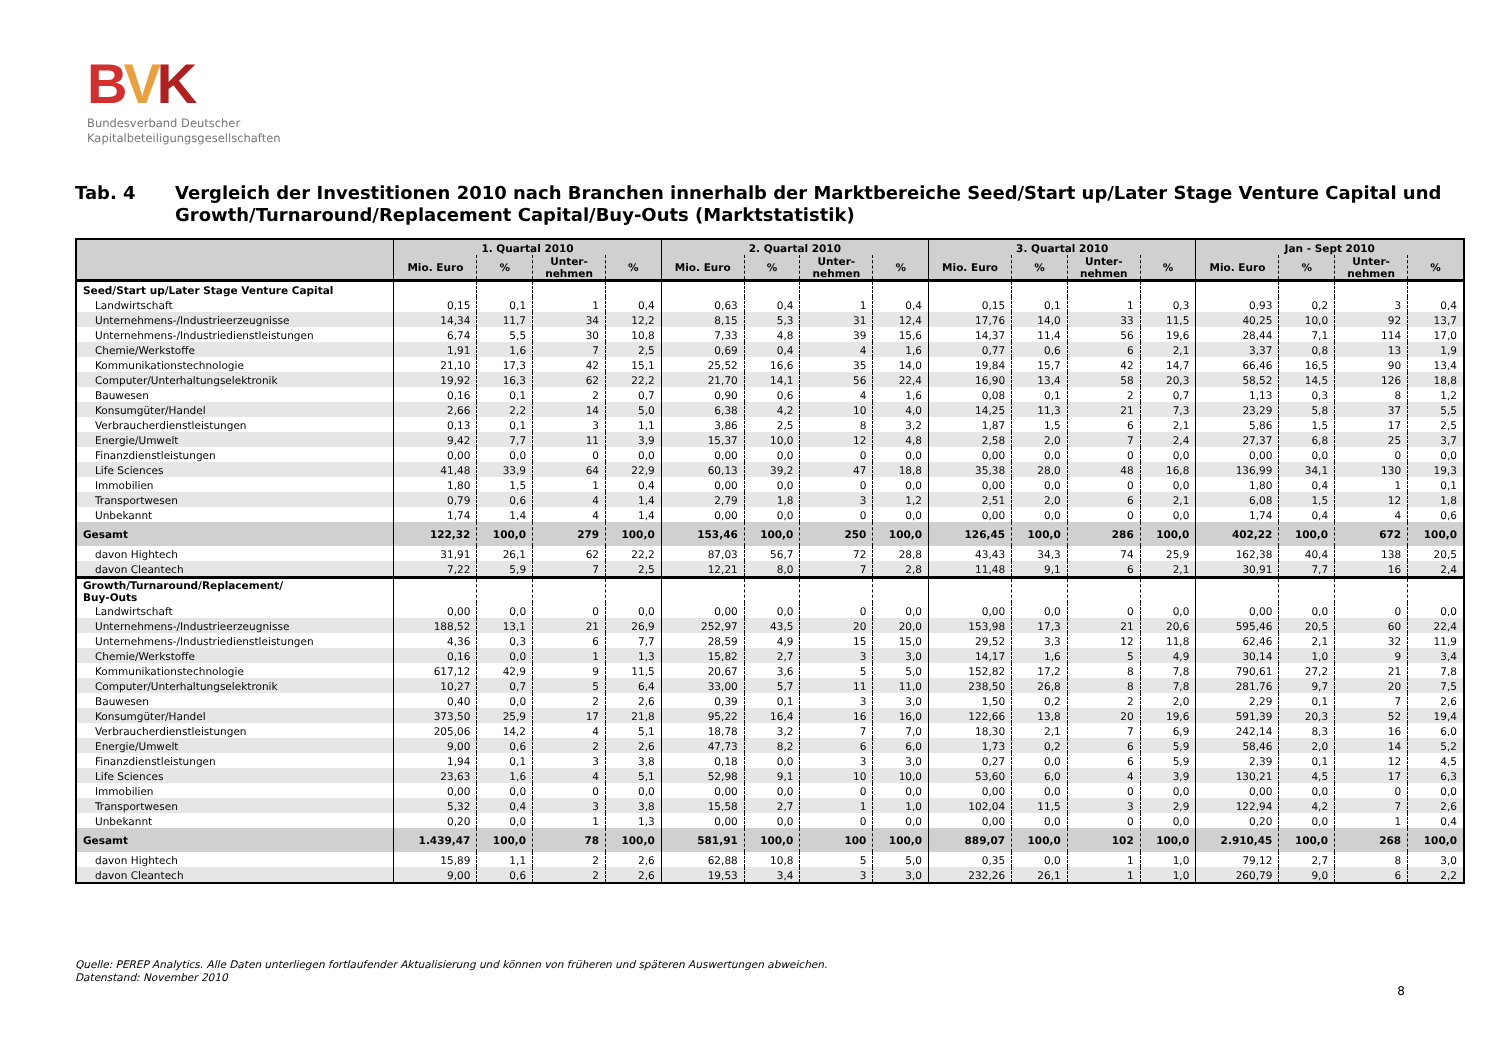BVK
Bundesverband Deutscher
Kapitalbeteiligungsgesellschaften
Tab. 4 Vergleich der Investitionen 2010 nach Branchen innerhalb der Marktbereiche Seed/Start up/Later Stage Venture Capital und Growth/Turnaround/Replacement Capital/Buy-Outs (Marktstatistik)
| | 1. Quartal 2010 | | | | 2. Quartal 2010 | | | | 3. Quartal 2010 | | | | Jan - Sept 2010 | | | |
| --- | --- | --- | --- | --- | --- | --- | --- | --- | --- | --- | --- | --- | --- | --- | --- | --- |
| | Mio. Euro | % | Unter- nehmen | % | Mio. Euro | % | Unter- nehmen | % | Mio. Euro | % | Unter- nehmen | % | Mio. Euro | % | Unter- nehmen | % |
| Seed/Start up/Later Stage Venture Capital | | | | | | | | | | | | | | | | |
| Landwirtschaft | 0,15 | 0,1 | 1 | 0,4 | 0,63 | 0,4 | 1 | 0,4 | 0,15 | 0,1 | 1 | 0,3 | 0,93 | 0,2 | 3 | 0,4 |
| Unternehmens-/Industrieerzeugnisse | 14,34 | 11,7 | 34 | 12,2 | 8,15 | 5,3 | 31 | 12,4 | 17,76 | 14,0 | 33 | 11,5 | 40,25 | 10,0 | 92 | 13,7 |
| Unternehmens-/Industriedienstleistungen | 6,74 | 5,5 | 30 | 10,8 | 7,33 | 4,8 | 39 | 15,6 | 14,37 | 11,4 | 56 | 19,6 | 28,44 | 7,1 | 114 | 17,0 |
| Chemie/Werkstoffe | 1,91 | 1,6 | 7 | 2,5 | 0,69 | 0,4 | 4 | 1,6 | 0,77 | 0,6 | 6 | 2,1 | 3,37 | 0,8 | 13 | 1,9 |
| Kommunikationstechnologie | 21,10 | 17,3 | 42 | 15,1 | 25,52 | 16,6 | 35 | 14,0 | 19,84 | 15,7 | 42 | 14,7 | 66,46 | 16,5 | 90 | 13,4 |
| Computer/Unterhaltungselektronik | 19,92 | 16,3 | 62 | 22,2 | 21,70 | 14,1 | 56 | 22,4 | 16,90 | 13,4 | 58 | 20,3 | 58,52 | 14,5 | 126 | 18,8 |
| Bauwesen | 0,16 | 0,1 | 2 | 0,7 | 0,90 | 0,6 | 4 | 1,6 | 0,08 | 0,1 | 2 | 0,7 | 1,13 | 0,3 | 8 | 1,2 |
| Konsumgüter/Handel | 2,66 | 2,2 | 14 | 5,0 | 6,38 | 4,2 | 10 | 4,0 | 14,25 | 11,3 | 21 | 7,3 | 23,29 | 5,8 | 37 | 5,5 |
| Verbraucherdienstleistungen | 0,13 | 0,1 | 3 | 1,1 | 3,86 | 2,5 | 8 | 3,2 | 1,87 | 1,5 | 6 | 2,1 | 5,86 | 1,5 | 17 | 2,5 |
| Energie/Umwelt | 9,42 | 7,7 | 11 | 3,9 | 15,37 | 10,0 | 12 | 4,8 | 2,58 | 2,0 | 7 | 2,4 | 27,37 | 6,8 | 25 | 3,7 |
| Finanzdienstleistungen | 0,00 | 0,0 | 0 | 0,0 | 0,00 | 0,0 | 0 | 0,0 | 0,00 | 0,0 | 0 | 0,0 | 0,00 | 0,0 | 0 | 0,0 |
| Life Sciences | 41,48 | 33,9 | 64 | 22,9 | 60,13 | 39,2 | 47 | 18,8 | 35,38 | 28,0 | 48 | 16,8 | 136,99 | 34,1 | 130 | 19,3 |
| Immobilien | 1,80 | 1,5 | 1 | 0,4 | 0,00 | 0,0 | 0 | 0,0 | 0,00 | 0,0 | 0 | 0,0 | 1,80 | 0,4 | 1 | 0,1 |
| Transportwesen | 0,79 | 0,6 | 4 | 1,4 | 2,79 | 1,8 | 3 | 1,2 | 2,51 | 2,0 | 6 | 2,1 | 6,08 | 1,5 | 12 | 1,8 |
| Unbekannt | 1,74 | 1,4 | 4 | 1,4 | 0,00 | 0,0 | 0 | 0,0 | 0,00 | 0,0 | 0 | 0,0 | 1,74 | 0,4 | 4 | 0,6 |
| Gesamt | 122,32 | 100,0 | 279 | 100,0 | 153,46 | 100,0 | 250 | 100,0 | 126,45 | 100,0 | 286 | 100,0 | 402,22 | 100,0 | 672 | 100,0 |
| davon Hightech | 31,91 | 26,1 | 62 | 22,2 | 87,03 | 56,7 | 72 | 28,8 | 43,43 | 34,3 | 74 | 25,9 | 162,38 | 40,4 | 138 | 20,5 |
| davon Cleantech | 7,22 | 5,9 | 7 | 2,5 | 12,21 | 8,0 | 7 | 2,8 | 11,48 | 9,1 | 6 | 2,1 | 30,91 | 7,7 | 16 | 2,4 |
| Growth/Turnaround/Replacement/ Buy-Outs | | | | | | | | | | | | | | | | |
| Landwirtschaft | 0,00 | 0,0 | 0 | 0,0 | 0,00 | 0,0 | 0 | 0,0 | 0,00 | 0,0 | 0 | 0,0 | 0,00 | 0,0 | 0 | 0,0 |
| Unternehmens-/Industrieerzeugnisse | 188,52 | 13,1 | 21 | 26,9 | 252,97 | 43,5 | 20 | 20,0 | 153,98 | 17,3 | 21 | 20,6 | 595,46 | 20,5 | 60 | 22,4 |
| Unternehmens-/Industriedienstleistungen | 4,36 | 0,3 | 6 | 7,7 | 28,59 | 4,9 | 15 | 15,0 | 29,52 | 3,3 | 12 | 11,8 | 62,46 | 2,1 | 32 | 11,9 |
| Chemie/Werkstoffe | 0,16 | 0,0 | 1 | 1,3 | 15,82 | 2,7 | 3 | 3,0 | 14,17 | 1,6 | 5 | 4,9 | 30,14 | 1,0 | 9 | 3,4 |
| Kommunikationstechnologie | 617,12 | 42,9 | 9 | 11,5 | 20,67 | 3,6 | 5 | 5,0 | 152,82 | 17,2 | 8 | 7,8 | 790,61 | 27,2 | 21 | 7,8 |
| Computer/Unterhaltungselektronik | 10,27 | 0,7 | 5 | 6,4 | 33,00 | 5,7 | 11 | 11,0 | 238,50 | 26,8 | 8 | 7,8 | 281,76 | 9,7 | 20 | 7,5 |
| Bauwesen | 0,40 | 0,0 | 2 | 2,6 | 0,39 | 0,1 | 3 | 3,0 | 1,50 | 0,2 | 2 | 2,0 | 2,29 | 0,1 | 7 | 2,6 |
| Konsumgüter/Handel | 373,50 | 25,9 | 17 | 21,8 | 95,22 | 16,4 | 16 | 16,0 | 122,66 | 13,8 | 20 | 19,6 | 591,39 | 20,3 | 52 | 19,4 |
| Verbraucherdienstleistungen | 205,06 | 14,2 | 4 | 5,1 | 18,78 | 3,2 | 7 | 7,0 | 18,30 | 2,1 | 7 | 6,9 | 242,14 | 8,3 | 16 | 6,0 |
| Energie/Umwelt | 9,00 | 0,6 | 2 | 2,6 | 47,73 | 8,2 | 6 | 6,0 | 1,73 | 0,2 | 6 | 5,9 | 58,46 | 2,0 | 14 | 5,2 |
| Finanzdienstleistungen | 1,94 | 0,1 | 3 | 3,8 | 0,18 | 0,0 | 3 | 3,0 | 0,27 | 0,0 | 6 | 5,9 | 2,39 | 0,1 | 12 | 4,5 |
| Life Sciences | 23,63 | 1,6 | 4 | 5,1 | 52,98 | 9,1 | 10 | 10,0 | 53,60 | 6,0 | 4 | 3,9 | 130,21 | 4,5 | 17 | 6,3 |
| Immobilien | 0,00 | 0,0 | 0 | 0,0 | 0,00 | 0,0 | 0 | 0,0 | 0,00 | 0,0 | 0 | 0,0 | 0,00 | 0,0 | 0 | 0,0 |
| Transportwesen | 5,32 | 0,4 | 3 | 3,8 | 15,58 | 2,7 | 1 | 1,0 | 102,04 | 11,5 | 3 | 2,9 | 122,94 | 4,2 | 7 | 2,6 |
| Unbekannt | 0,20 | 0,0 | 1 | 1,3 | 0,00 | 0,0 | 0 | 0,0 | 0,00 | 0,0 | 0 | 0,0 | 0,20 | 0,0 | 1 | 0,4 |
| Gesamt | 1.439,47 | 100,0 | 78 | 100,0 | 581,91 | 100,0 | 100 | 100,0 | 889,07 | 100,0 | 102 | 100,0 | 2.910,45 | 100,0 | 268 | 100,0 |
| davon Hightech | 15,89 | 1,1 | 2 | 2,6 | 62,88 | 10,8 | 5 | 5,0 | 0,35 | 0,0 | 1 | 1,0 | 79,12 | 2,7 | 8 | 3,0 |
| davon Cleantech | 9,00 | 0,6 | 2 | 2,6 | 19,53 | 3,4 | 3 | 3,0 | 232,26 | 26,1 | 1 | 1,0 | 260,79 | 9,0 | 6 | 2,2 |
Quelle: PEREP Analytics. Alle Daten unterliegen fortlaufender Aktualisierung und können von früheren und späteren Auswertungen abweichen.
Datenstand: November 2010
8